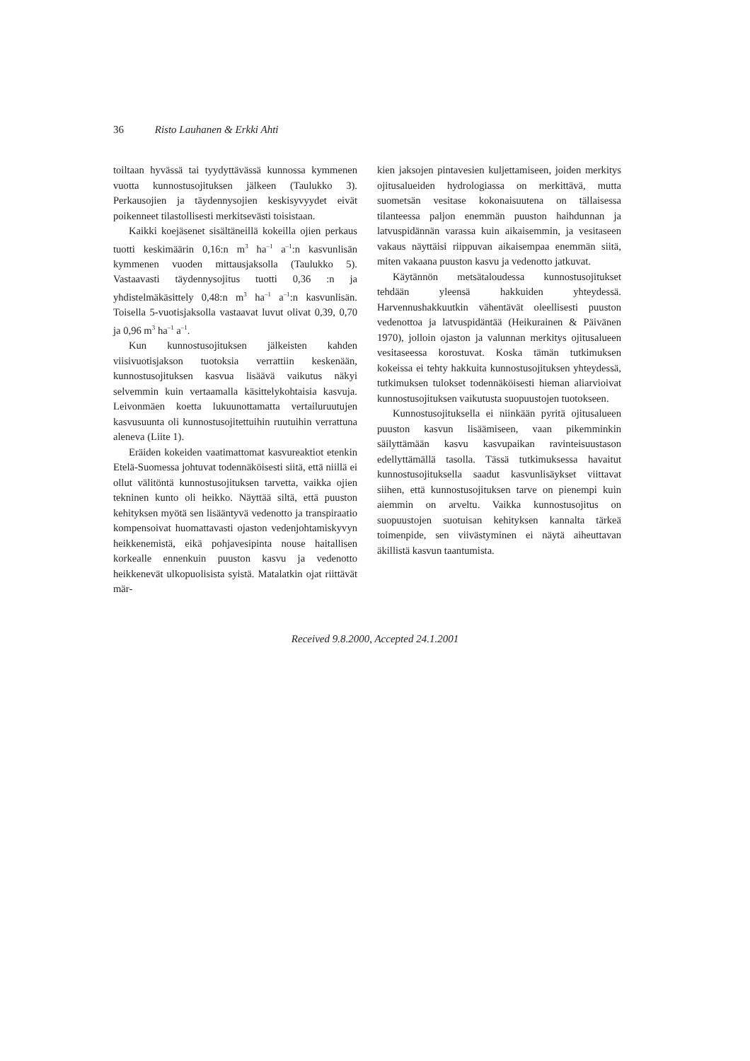36 Risto Lauhanen & Erkki Ahti
toiltaan hyvässä tai tyydyttävässä kunnossa kymmenen vuotta kunnostusojituksen jälkeen (Taulukko 3). Perkausojien ja täydennysojien keskisyvyydet eivät poikenneet tilastollisesti merkitsevästi toisistaan.
Kaikki koejäsenet sisältäneillä kokeilla ojien perkaus tuotti keskimäärin 0,16:n m<sup>3</sup> ha<sup>–1</sup> a<sup>–1</sup>:n kasvunlisän kymmenen vuoden mittausjaksolla (Taulukko 5). Vastaavasti täydennysojitus tuotti 0,36 :n ja yhdistelmäkäsittely 0,48:n m<sup>3</sup> ha<sup>–1</sup> a<sup>–1</sup>:n kasvunlisän. Toisella 5-vuotisjaksolla vastaavat luvut olivat 0,39, 0,70 ja 0,96 m<sup>3</sup> ha<sup>–1</sup> a<sup>–1</sup>.
Kun kunnostusojituksen jälkeisten kahden viisivuotisjakson tuotoksia verrattiin keskenään, kunnostusojituksen kasvua lisäävä vaikutus näkyi selvemmin kuin vertaamalla käsittelykohtaisia kasvuja. Leivonmäen koetta lukuunottamatta vertailuruutujen kasvusuunta oli kunnostusojitettuihin ruutuihin verrattuna aleneva (Liite 1).
Eräiden kokeiden vaatimattomat kasvureaktiot etenkin Etelä-Suomessa johtuvat todennäköisesti siitä, että niillä ei ollut välitöntä kunnostusojituksen tarvetta, vaikka ojien tekninen kunto oli heikko. Näyttää siltä, että puuston kehityksen myötä sen lisääntyvä vedenotto ja transpiraatio kompensoivat huomattavasti ojaston vedenjohtamiskyvyn heikkenemistä, eikä pohjavesipinta nouse haitallisen korkealle ennenkuin puuston kasvu ja vedenotto heikkenevät ulkopuolisista syistä. Matalatkin ojat riittävät mär-
kien jaksojen pintavesien kuljettamiseen, joiden merkitys ojitusalueiden hydrologiassa on merkittävä, mutta suometsän vesitase kokonaisuutena on tällaisessa tilanteessa paljon enemmän puuston haihdunnan ja latvuspidännän varassa kuin aikaisemmin, ja vesitaseen vakaus näyttäisi riippuvan aikaisempaa enemmän siitä, miten vakaana puuston kasvu ja vedenotto jatkuvat.
Käytännön metsätaloudessa kunnostusojitukset tehdään yleensä hakkuiden yhteydessä. Harvennushakkuutkin vähentävät oleellisesti puuston vedenottoa ja latvuspidäntää (Heikurainen & Päivänen 1970), jolloin ojaston ja valunnan merkitys ojitusalueen vesitaseessa korostuvat. Koska tämän tutkimuksen kokeissa ei tehty hakkuita kunnostusojituksen yhteydessä, tutkimuksen tulokset todennäköisesti hieman aliarvioivat kunnostusojituksen vaikutusta suopuustojen tuotokseen.
Kunnostusojituksella ei niinkään pyritä ojitusalueen puuston kasvun lisäämiseen, vaan pikemminkin säilyttämään kasvu kasvupaikan ravinteisuustason edellyttämällä tasolla. Tässä tutkimuksessa havaitut kunnostusojituksella saadut kasvunlisäykset viittavat siihen, että kunnostusojituksen tarve on pienempi kuin aiemmin on arveltu. Vaikka kunnostusojitus on suopuustojen suotuisan kehityksen kannalta tärkeä toimenpide, sen viivästyminen ei näytä aiheuttavan äkillistä kasvun taantumista.
Received 9.8.2000, Accepted 24.1.2001